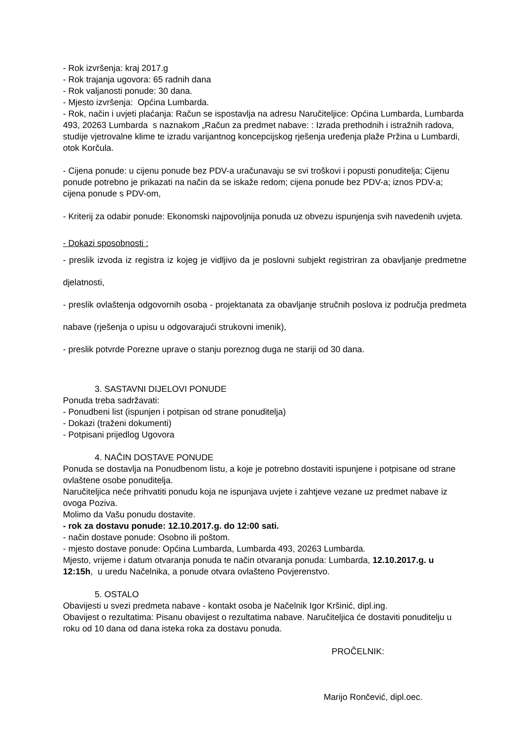- Rok izvršenja: kraj 2017.g
- Rok trajanja ugovora: 65 radnih dana
- Rok valjanosti ponude: 30 dana.
- Mjesto izvršenja: Općina Lumbarda.
- Rok, način i uvjeti plaćanja: Račun se ispostavlja na adresu Naručiteljice: Općina Lumbarda, Lumbarda 493, 20263 Lumbarda s naznakom „Račun za predmet nabave: : Izrada prethodnih i istražnih radova, studije vjetrovalne klime te izradu varijantnog koncepcijskog rješenja uređenja plaže Pržina u Lumbardi, otok Korčula.
- Cijena ponude: u cijenu ponude bez PDV-a uračunavaju se svi troškovi i popusti ponuditelja; Cijenu ponude potrebno je prikazati na način da se iskaže redom; cijena ponude bez PDV-a; iznos PDV-a; cijena ponude s PDV-om,
- Kriterij za odabir ponude: Ekonomski najpovoljnija ponuda uz obvezu ispunjenja svih navedenih uvjeta.
- Dokazi sposobnosti :
- preslik izvoda iz registra iz kojeg je vidljivo da je poslovni subjekt registriran za obavljanje predmetne djelatnosti,
- preslik ovlaštenja odgovornih osoba - projektanata za obavljanje stručnih poslova iz područja predmeta nabave (rješenja o upisu u odgovarajući strukovni imenik),
- preslik potvrde Porezne uprave o stanju poreznog duga ne stariji od 30 dana.
3. SASTAVNI DIJELOVI PONUDE
Ponuda treba sadržavati:
- Ponudbeni list (ispunjen i potpisan od strane ponuditelja)
- Dokazi (traženi dokumenti)
- Potpisani prijedlog Ugovora
4. NAČIN DOSTAVE PONUDE
Ponuda se dostavlja na Ponudbenom listu, a koje je potrebno dostaviti ispunjene i potpisane od strane ovlaštene osobe ponuditelja.
Naručiteljica neće prihvatiti ponudu koja ne ispunjava uvjete i zahtjeve vezane uz predmet nabave iz ovoga Poziva.
Molimo da Vašu ponudu dostavite.
- rok za dostavu ponude: 12.10.2017.g. do 12:00 sati.
- način dostave ponude: Osobno ili poštom.
- mjesto dostave ponude: Općina Lumbarda, Lumbarda 493, 20263 Lumbarda.
Mjesto, vrijeme i datum otvaranja ponuda te način otvaranja ponuda: Lumbarda, 12.10.2017.g. u 12:15h, u uredu Načelnika, a ponude otvara ovlašteno Povjerenstvo.
5. OSTALO
Obavijesti u svezi predmeta nabave - kontakt osoba je Načelnik Igor Kršinić, dipl.ing.
Obavijest o rezultatima: Pisanu obavijest o rezultatima nabave. Naručiteljica će dostaviti ponuditelju u roku od 10 dana od dana isteka roka za dostavu ponuda.
PROČELNIK:
Marijo Rončević, dipl.oec.